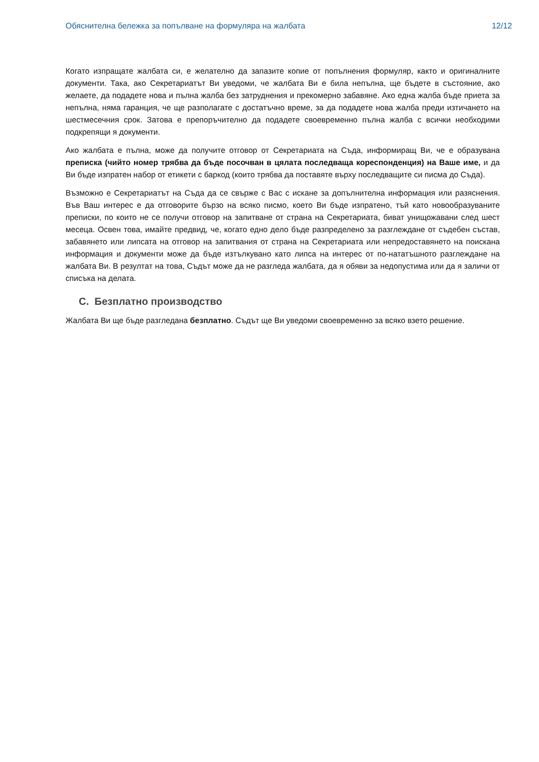Обяснителна бележка за попълване на формуляра на жалбата 12/12
Когато изпращате жалбата си, е желателно да запазите копие от попълнения формуляр, както и оригиналните документи. Така, ако Секретариатът Ви уведоми, че жалбата Ви е била непълна, ще бъдете в състояние, ако желаете, да подадете нова и пълна жалба без затруднения и прекомерно забавяне. Ако една жалба бъде приета за непълна, няма гаранция, че ще разполагате с достатъчно време, за да подадете нова жалба преди изтичането на шестмесечния срок. Затова е препоръчително да подадете своевременно пълна жалба с всички необходими подкрепящи я документи.
Ако жалбата е пълна, може да получите отговор от Секретариата на Съда, информиращ Ви, че е образувана преписка (чийто номер трябва да бъде посочван в цялата последваща кореспонденция) на Ваше име, и да Ви бъде изпратен набор от етикети с баркод (които трябва да поставяте върху последващите си писма до Съда).
Възможно е Секретариатът на Съда да се свърже с Вас с искане за допълнителна информация или разяснения. Във Ваш интерес е да отговорите бързо на всяко писмо, което Ви бъде изпратено, тъй като новообразуваните преписки, по които не се получи отговор на запитване от страна на Секретариата, биват унищожавани след шест месеца. Освен това, имайте предвид, че, когато едно дело бъде разпределено за разглеждане от съдебен състав, забавянето или липсата на отговор на запитвания от страна на Секретариата или непредоставянето на поискана информация и документи може да бъде изтълкувано като липса на интерес от по-нататъшното разглеждане на жалбата Ви. В резултат на това, Съдът може да не разгледа жалбата, да я обяви за недопустима или да я заличи от списъка на делата.
C. Безплатно производство
Жалбата Ви ще бъде разгледана безплатно. Съдът ще Ви уведоми своевременно за всяко взето решение.